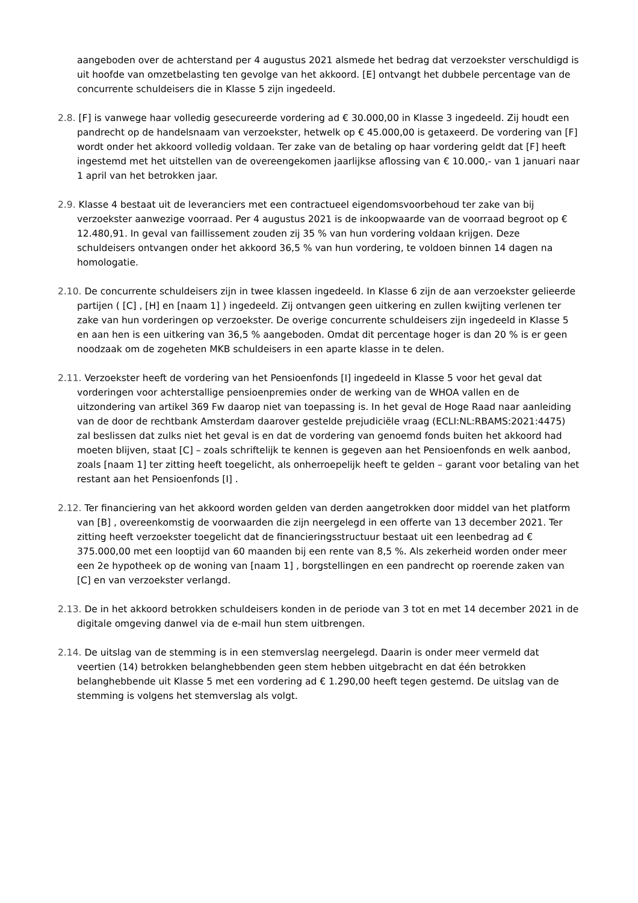aangeboden over de achterstand per 4 augustus 2021 alsmede het bedrag dat verzoekster verschuldigd is uit hoofde van omzetbelasting ten gevolge van het akkoord. [E] ontvangt het dubbele percentage van de concurrente schuldeisers die in Klasse 5 zijn ingedeeld.
2.8. [F] is vanwege haar volledig gesecureerde vordering ad € 30.000,00 in Klasse 3 ingedeeld. Zij houdt een pandrecht op de handelsnaam van verzoekster, hetwelk op € 45.000,00 is getaxeerd. De vordering van [F] wordt onder het akkoord volledig voldaan. Ter zake van de betaling op haar vordering geldt dat [F] heeft ingestemd met het uitstellen van de overeengekomen jaarlijkse aflossing van € 10.000,- van 1 januari naar 1 april van het betrokken jaar.
2.9. Klasse 4 bestaat uit de leveranciers met een contractueel eigendomsvoorbehoud ter zake van bij verzoekster aanwezige voorraad. Per 4 augustus 2021 is de inkoopwaarde van de voorraad begroot op € 12.480,91. In geval van faillissement zouden zij 35 % van hun vordering voldaan krijgen. Deze schuldeisers ontvangen onder het akkoord 36,5 % van hun vordering, te voldoen binnen 14 dagen na homologatie.
2.10. De concurrente schuldeisers zijn in twee klassen ingedeeld. In Klasse 6 zijn de aan verzoekster gelieerde partijen ( [C] , [H] en [naam 1] ) ingedeeld. Zij ontvangen geen uitkering en zullen kwijting verlenen ter zake van hun vorderingen op verzoekster. De overige concurrente schuldeisers zijn ingedeeld in Klasse 5 en aan hen is een uitkering van 36,5 % aangeboden. Omdat dit percentage hoger is dan 20 % is er geen noodzaak om de zogeheten MKB schuldeisers in een aparte klasse in te delen.
2.11. Verzoekster heeft de vordering van het Pensioenfonds [I] ingedeeld in Klasse 5 voor het geval dat vorderingen voor achterstallige pensioenpremies onder de werking van de WHOA vallen en de uitzondering van artikel 369 Fw daarop niet van toepassing is. In het geval de Hoge Raad naar aanleiding van de door de rechtbank Amsterdam daarover gestelde prejudiciële vraag (ECLI:NL:RBAMS:2021:4475) zal beslissen dat zulks niet het geval is en dat de vordering van genoemd fonds buiten het akkoord had moeten blijven, staat [C] – zoals schriftelijk te kennen is gegeven aan het Pensioenfonds en welk aanbod, zoals [naam 1] ter zitting heeft toegelicht, als onherroepelijk heeft te gelden – garant voor betaling van het restant aan het Pensioenfonds [I] .
2.12. Ter financiering van het akkoord worden gelden van derden aangetrokken door middel van het platform van [B] , overeenkomstig de voorwaarden die zijn neergelegd in een offerte van 13 december 2021. Ter zitting heeft verzoekster toegelicht dat de financieringsstructuur bestaat uit een leenbedrag ad € 375.000,00 met een looptijd van 60 maanden bij een rente van 8,5 %. Als zekerheid worden onder meer een 2e hypotheek op de woning van [naam 1] , borgstellingen en een pandrecht op roerende zaken van [C] en van verzoekster verlangd.
2.13. De in het akkoord betrokken schuldeisers konden in de periode van 3 tot en met 14 december 2021 in de digitale omgeving danwel via de e-mail hun stem uitbrengen.
2.14. De uitslag van de stemming is in een stemverslag neergelegd. Daarin is onder meer vermeld dat veertien (14) betrokken belanghebbenden geen stem hebben uitgebracht en dat één betrokken belanghebbende uit Klasse 5 met een vordering ad € 1.290,00 heeft tegen gestemd. De uitslag van de stemming is volgens het stemverslag als volgt.